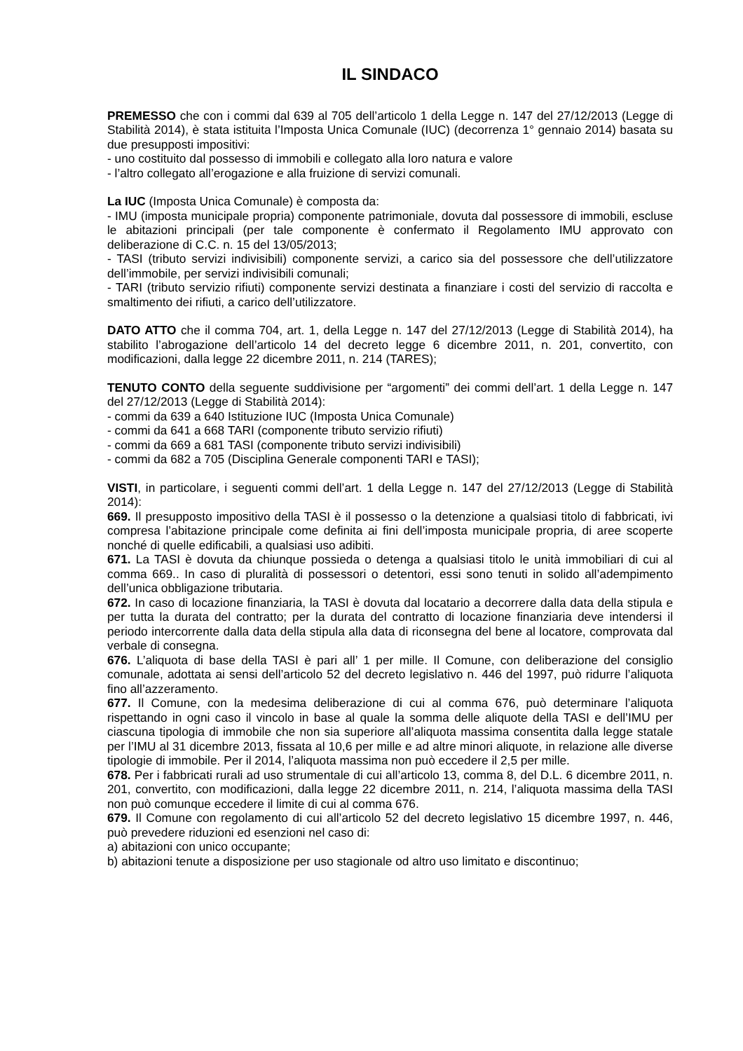IL SINDACO
PREMESSO che con i commi dal 639 al 705 dell’articolo 1 della Legge n. 147 del 27/12/2013 (Legge di Stabilità 2014), è stata istituita l’Imposta Unica Comunale (IUC) (decorrenza 1° gennaio 2014) basata su due presupposti impositivi:
- uno costituito dal possesso di immobili e collegato alla loro natura e valore
- l’altro collegato all’erogazione e alla fruizione di servizi comunali.
La IUC (Imposta Unica Comunale) è composta da:
- IMU (imposta municipale propria) componente patrimoniale, dovuta dal possessore di immobili, escluse le abitazioni principali (per tale componente è confermato il Regolamento IMU approvato con deliberazione di C.C. n. 15 del 13/05/2013;
- TASI (tributo servizi indivisibili) componente servizi, a carico sia del possessore che dell’utilizzatore dell’immobile, per servizi indivisibili comunali;
- TARI (tributo servizio rifiuti) componente servizi destinata a finanziare i costi del servizio di raccolta e smaltimento dei rifiuti, a carico dell’utilizzatore.
DATO ATTO che il comma 704, art. 1, della Legge n. 147 del 27/12/2013 (Legge di Stabilità 2014), ha stabilito l’abrogazione dell’articolo 14 del decreto legge 6 dicembre 2011, n. 201, convertito, con modificazioni, dalla legge 22 dicembre 2011, n. 214 (TARES);
TENUTO CONTO della seguente suddivisione per “argomenti” dei commi dell’art. 1 della Legge n. 147 del 27/12/2013 (Legge di Stabilità 2014):
- commi da 639 a 640 Istituzione IUC (Imposta Unica Comunale)
- commi da 641 a 668 TARI (componente tributo servizio rifiuti)
- commi da 669 a 681 TASI (componente tributo servizi indivisibili)
- commi da 682 a 705 (Disciplina Generale componenti TARI e TASI);
VISTI, in particolare, i seguenti commi dell’art. 1 della Legge n. 147 del 27/12/2013 (Legge di Stabilità 2014):
669. Il presupposto impositivo della TASI è il possesso o la detenzione a qualsiasi titolo di fabbricati, ivi compresa l’abitazione principale come definita ai fini dell’imposta municipale propria, di aree scoperte nonché di quelle edificabili, a qualsiasi uso adibiti.
671. La TASI è dovuta da chiunque possieda o detenga a qualsiasi titolo le unità immobiliari di cui al comma 669.. In caso di pluralità di possessori o detentori, essi sono tenuti in solido all’adempimento dell’unica obbligazione tributaria.
672. In caso di locazione finanziaria, la TASI è dovuta dal locatario a decorrere dalla data della stipula e per tutta la durata del contratto; per la durata del contratto di locazione finanziaria deve intendersi il periodo intercorrente dalla data della stipula alla data di riconsegna del bene al locatore, comprovata dal verbale di consegna.
676. L’aliquota di base della TASI è pari all’ 1 per mille. Il Comune, con deliberazione del consiglio comunale, adottata ai sensi dell’articolo 52 del decreto legislativo n. 446 del 1997, può ridurre l’aliquota fino all’azzeramento.
677. Il Comune, con la medesima deliberazione di cui al comma 676, può determinare l’aliquota rispettando in ogni caso il vincolo in base al quale la somma delle aliquote della TASI e dell’IMU per ciascuna tipologia di immobile che non sia superiore all’aliquota massima consentita dalla legge statale per l’IMU al 31 dicembre 2013, fissata al 10,6 per mille e ad altre minori aliquote, in relazione alle diverse tipologie di immobile. Per il 2014, l’aliquota massima non può eccedere il 2,5 per mille.
678. Per i fabbricati rurali ad uso strumentale di cui all’articolo 13, comma 8, del D.L. 6 dicembre 2011, n. 201, convertito, con modificazioni, dalla legge 22 dicembre 2011, n. 214, l’aliquota massima della TASI non può comunque eccedere il limite di cui al comma 676.
679. Il Comune con regolamento di cui all’articolo 52 del decreto legislativo 15 dicembre 1997, n. 446, può prevedere riduzioni ed esenzioni nel caso di:
a) abitazioni con unico occupante;
b) abitazioni tenute a disposizione per uso stagionale od altro uso limitato e discontinuo;